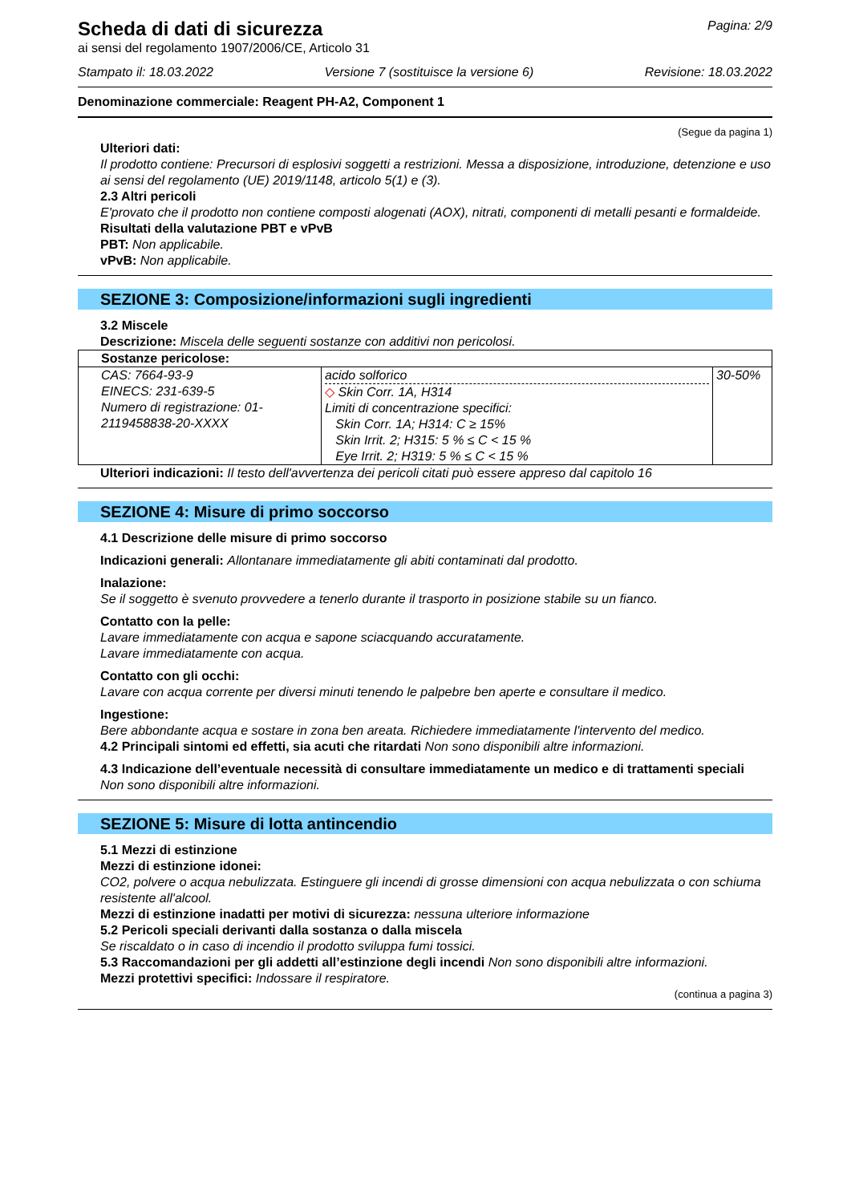Pagina: 2/9
Scheda di dati di sicurezza
ai sensi del regolamento 1907/2006/CE, Articolo 31
Stampato il: 18.03.2022 Versione 7 (sostituisce la versione 6) Revisione: 18.03.2022
Denominazione commerciale: Reagent PH-A2, Component 1
(Segue da pagina 1)
Ulteriori dati:
Il prodotto contiene: Precursori di esplosivi soggetti a restrizioni. Messa a disposizione, introduzione, detenzione e uso ai sensi del regolamento (UE) 2019/1148, articolo 5(1) e (3).
2.3 Altri pericoli
E'provato che il prodotto non contiene composti alogenati (AOX), nitrati, componenti di metalli pesanti e formaldeide.
Risultati della valutazione PBT e vPvB
PBT: Non applicabile.
vPvB: Non applicabile.
SEZIONE 3: Composizione/informazioni sugli ingredienti
3.2 Miscele
Descrizione: Miscela delle seguenti sostanze con additivi non pericolosi.
| Sostanze pericolose: | | |
| CAS: 7664-93-9 EINECS: 231-639-5 Numero di registrazione: 01-2119458838-20-XXXX | acido solforico ◇ Skin Corr. 1A, H314 Limiti di concentrazione specifici: Skin Corr. 1A; H314: C ≥ 15% Skin Irrit. 2; H315: 5 % ≤ C < 15 % Eye Irrit. 2; H319: 5 % ≤ C < 15 % | 30-50% |
Ulteriori indicazioni: Il testo dell'avvertenza dei pericoli citati può essere appreso dal capitolo 16
SEZIONE 4: Misure di primo soccorso
4.1 Descrizione delle misure di primo soccorso
Indicazioni generali: Allontanare immediatamente gli abiti contaminati dal prodotto.
Inalazione:
Se il soggetto è svenuto provvedere a tenerlo durante il trasporto in posizione stabile su un fianco.
Contatto con la pelle:
Lavare immediatamente con acqua e sapone sciacquando accuratamente.
Lavare immediatamente con acqua.
Contatto con gli occhi:
Lavare con acqua corrente per diversi minuti tenendo le palpebre ben aperte e consultare il medico.
Ingestione:
Bere abbondante acqua e sostare in zona ben areata. Richiedere immediatamente l'intervento del medico.
4.2 Principali sintomi ed effetti, sia acuti che ritardati Non sono disponibili altre informazioni.
4.3 Indicazione dell’eventuale necessità di consultare immediatamente un medico e di trattamenti speciali
Non sono disponibili altre informazioni.
SEZIONE 5: Misure di lotta antincendio
5.1 Mezzi di estinzione
Mezzi di estinzione idonei:
CO2, polvere o acqua nebulizzata. Estinguere gli incendi di grosse dimensioni con acqua nebulizzata o con schiuma resistente all'alcool.
Mezzi di estinzione inadatti per motivi di sicurezza: nessuna ulteriore informazione
5.2 Pericoli speciali derivanti dalla sostanza o dalla miscela
Se riscaldato o in caso di incendio il prodotto sviluppa fumi tossici.
5.3 Raccomandazioni per gli addetti all’estinzione degli incendi Non sono disponibili altre informazioni.
Mezzi protettivi specifici: Indossare il respiratore.
(continua a pagina 3)